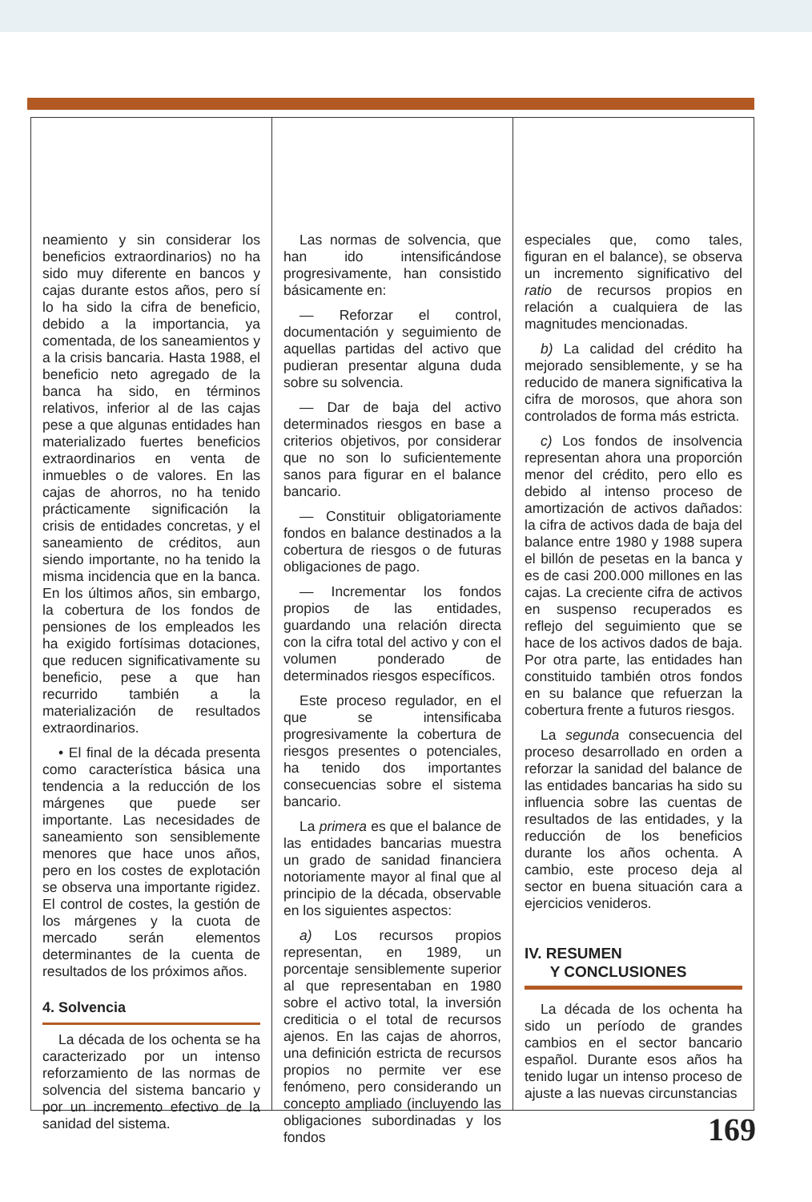neamiento y sin considerar los beneficios extraordinarios) no ha sido muy diferente en bancos y cajas durante estos años, pero sí lo ha sido la cifra de beneficio, debido a la importancia, ya comentada, de los saneamientos y a la crisis bancaria. Hasta 1988, el beneficio neto agregado de la banca ha sido, en términos relativos, inferior al de las cajas pese a que algunas entidades han materializado fuertes beneficios extraordinarios en venta de inmuebles o de valores. En las cajas de ahorros, no ha tenido prácticamente significación la crisis de entidades concretas, y el saneamiento de créditos, aun siendo importante, no ha tenido la misma incidencia que en la banca. En los últimos años, sin embargo, la cobertura de los fondos de pensiones de los empleados les ha exigido fortísimas dotaciones, que reducen significativamente su beneficio, pese a que han recurrido también a la materialización de resultados extraordinarios.
• El final de la década presenta como característica básica una tendencia a la reducción de los márgenes que puede ser importante. Las necesidades de saneamiento son sensiblemente menores que hace unos años, pero en los costes de explotación se observa una importante rigidez. El control de costes, la gestión de los márgenes y la cuota de mercado serán elementos determinantes de la cuenta de resultados de los próximos años.
4. Solvencia
La década de los ochenta se ha caracterizado por un intenso reforzamiento de las normas de solvencia del sistema bancario y por un incremento efectivo de la sanidad del sistema.
Las normas de solvencia, que han ido intensificándose progresivamente, han consistido básicamente en:
— Reforzar el control, documentación y seguimiento de aquellas partidas del activo que pudieran presentar alguna duda sobre su solvencia.
— Dar de baja del activo determinados riesgos en base a criterios objetivos, por considerar que no son lo suficientemente sanos para figurar en el balance bancario.
— Constituir obligatoriamente fondos en balance destinados a la cobertura de riesgos o de futuras obligaciones de pago.
— Incrementar los fondos propios de las entidades, guardando una relación directa con la cifra total del activo y con el volumen ponderado de determinados riesgos específicos.
Este proceso regulador, en el que se intensificaba progresivamente la cobertura de riesgos presentes o potenciales, ha tenido dos importantes consecuencias sobre el sistema bancario.
La primera es que el balance de las entidades bancarias muestra un grado de sanidad financiera notoriamente mayor al final que al principio de la década, observable en los siguientes aspectos:
a) Los recursos propios representan, en 1989, un porcentaje sensiblemente superior al que representaban en 1980 sobre el activo total, la inversión crediticia o el total de recursos ajenos. En las cajas de ahorros, una definición estricta de recursos propios no permite ver ese fenómeno, pero considerando un concepto ampliado (incluyendo las obligaciones subordinadas y los fondos
especiales que, como tales, figuran en el balance), se observa un incremento significativo del ratio de recursos propios en relación a cualquiera de las magnitudes mencionadas.
b) La calidad del crédito ha mejorado sensiblemente, y se ha reducido de manera significativa la cifra de morosos, que ahora son controlados de forma más estricta.
c) Los fondos de insolvencia representan ahora una proporción menor del crédito, pero ello es debido al intenso proceso de amortización de activos dañados: la cifra de activos dada de baja del balance entre 1980 y 1988 supera el billón de pesetas en la banca y es de casi 200.000 millones en las cajas. La creciente cifra de activos en suspenso recuperados es reflejo del seguimiento que se hace de los activos dados de baja. Por otra parte, las entidades han constituido también otros fondos en su balance que refuerzan la cobertura frente a futuros riesgos.
La segunda consecuencia del proceso desarrollado en orden a reforzar la sanidad del balance de las entidades bancarias ha sido su influencia sobre las cuentas de resultados de las entidades, y la reducción de los beneficios durante los años ochenta. A cambio, este proceso deja al sector en buena situación cara a ejercicios venideros.
IV. RESUMEN
Y CONCLUSIONES
La década de los ochenta ha sido un período de grandes cambios en el sector bancario español. Durante esos años ha tenido lugar un intenso proceso de ajuste a las nuevas circunstancias
169